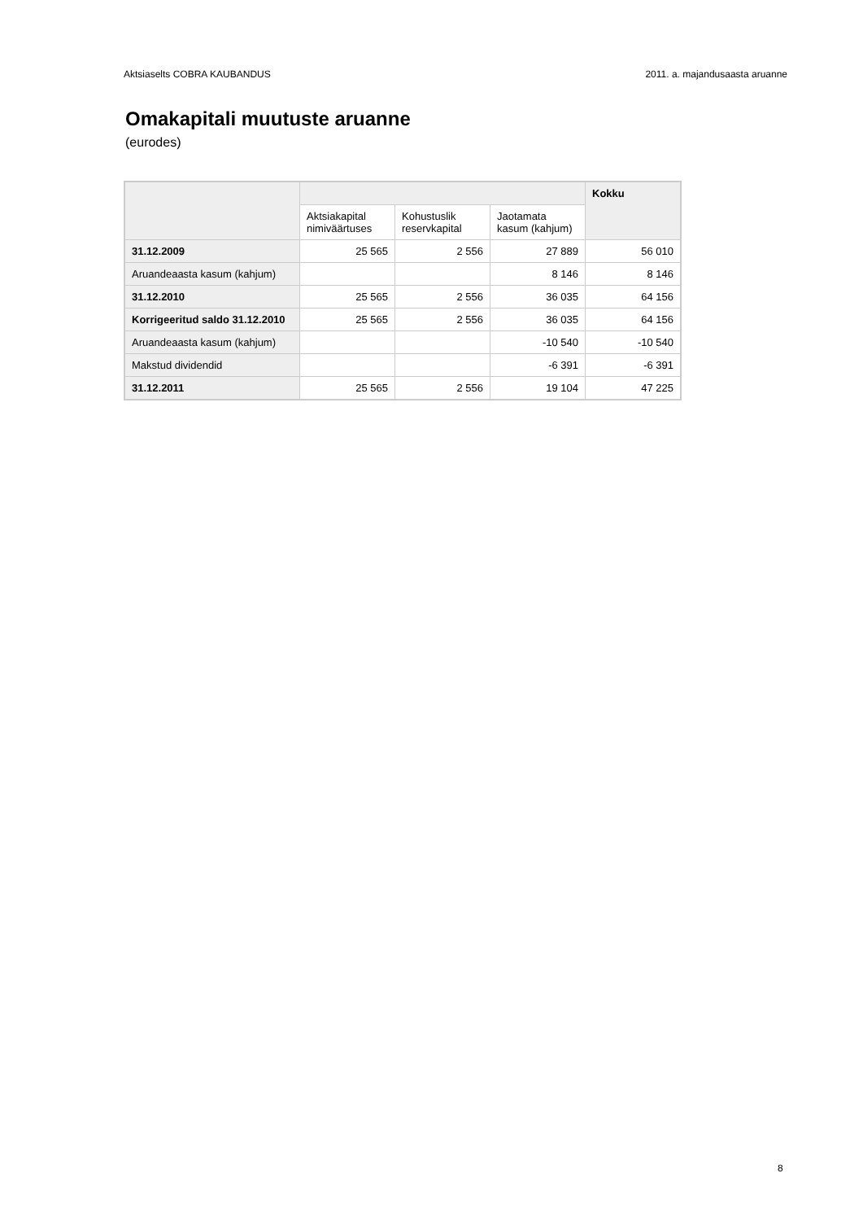Aktsiaselts COBRA KAUBANDUS 2011. a. majandusaasta aruanne
Omakapitali muutuste aruanne
(eurodes)
| | | | | Kokku |
| --- | --- | --- | --- | --- |
| | Aktsiakapital nimiväärtuses | Kohustuslik reservkapital | Jaotamata kasum (kahjum) | |
| 31.12.2009 | 25 565 | 2 556 | 27 889 | 56 010 |
| Aruandeaasta kasum (kahjum) | | | 8 146 | 8 146 |
| 31.12.2010 | 25 565 | 2 556 | 36 035 | 64 156 |
| Korrigeeritud saldo 31.12.2010 | 25 565 | 2 556 | 36 035 | 64 156 |
| Aruandeaasta kasum (kahjum) | | | -10 540 | -10 540 |
| Makstud dividendid | | | -6 391 | -6 391 |
| 31.12.2011 | 25 565 | 2 556 | 19 104 | 47 225 |
8